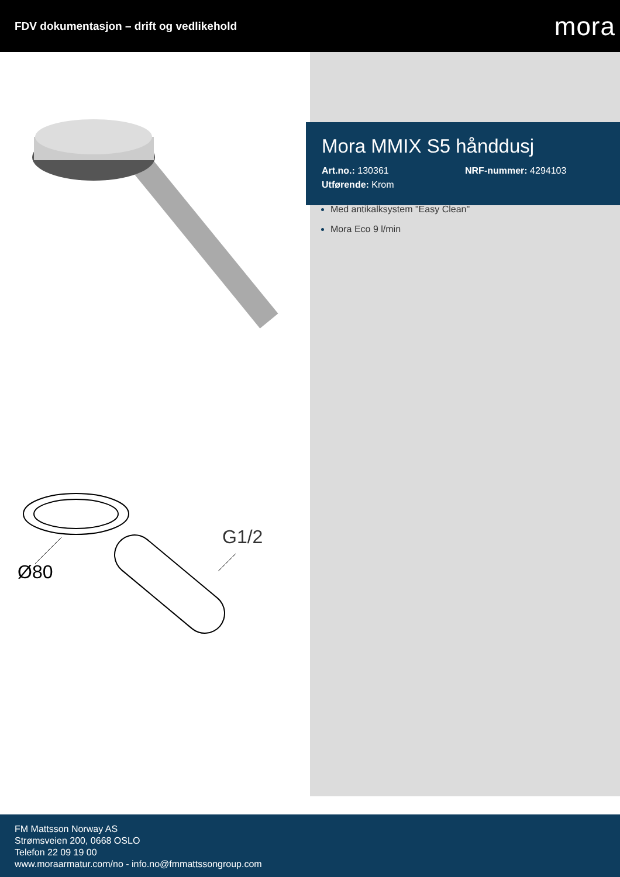FDV dokumentasjon – drift og vedlikehold
mora
G1/2
Ø80
Mora MMIX S5 hånddusj
Art.no.: 130361 NRF-nummer: 4294103
Utførende: Krom
Med antikalksystem "Easy Clean"
Mora Eco 9 l/min
FM Mattsson Norway AS
Strømsveien 200, 0668 OSLO
Telefon 22 09 19 00
www.moraarmatur.com/no - info.no@fmmattssongroup.com